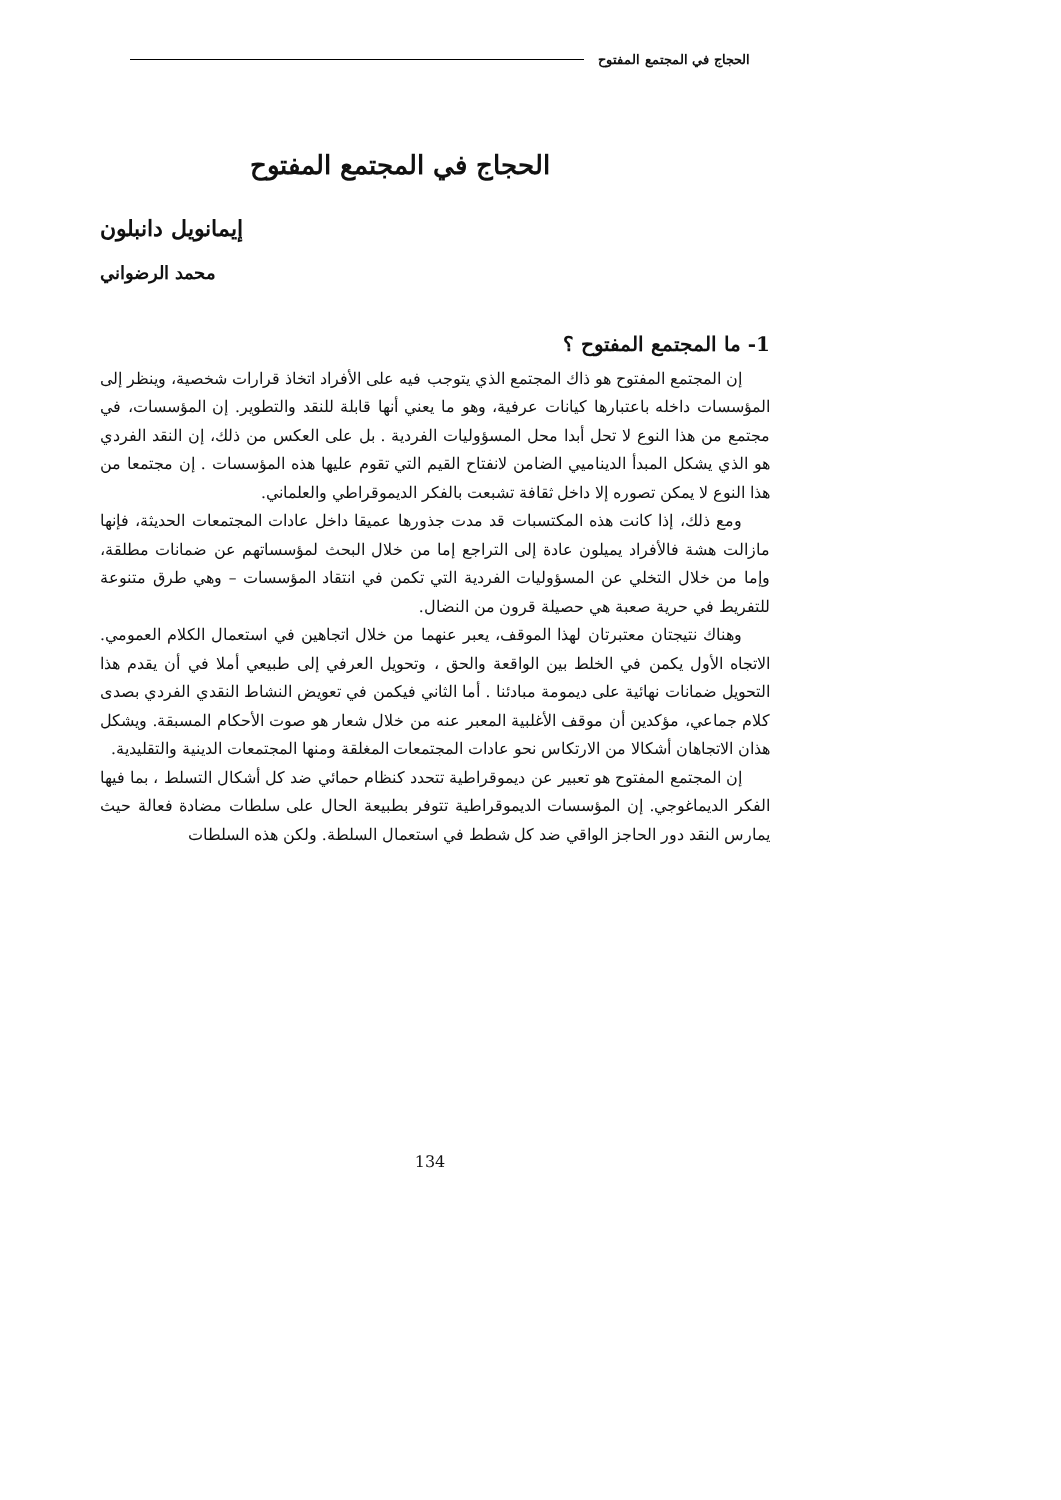الحجاج في المجتمع المفتوح
الحجاج في المجتمع المفتوح
إيمانويل دانبلون
محمد الرضواني
1- ما المجتمع المفتوح ؟
إن المجتمع المفتوح هو ذاك المجتمع الذي يتوجب فيه على الأفراد اتخاذ قرارات شخصية، وينظر إلى المؤسسات داخله باعتبارها كيانات عرفية، وهو ما يعني أنها قابلة للنقد والتطوير. إن المؤسسات، في مجتمع من هذا النوع لا تحل أبدا محل المسؤوليات الفردية . بل على العكس من ذلك، إن النقد الفردي هو الذي يشكل المبدأ الديناميي الضامن لانفتاح القيم التي تقوم عليها هذه المؤسسات . إن مجتمعا من هذا النوع لا يمكن تصوره إلا داخل ثقافة تشبعت بالفكر الديموقراطي والعلماني.
ومع ذلك، إذا كانت هذه المكتسبات قد مدت جذورها عميقا داخل عادات المجتمعات الحديثة، فإنها مازالت هشة فالأفراد يميلون عادة إلى التراجع إما من خلال البحث لمؤسساتهم عن ضمانات مطلقة، وإما من خلال التخلي عن المسؤوليات الفردية التي تكمن في انتقاد المؤسسات – وهي طرق متنوعة للتفريط في حرية صعبة هي حصيلة قرون من النضال.
وهناك نتيجتان معتبرتان لهذا الموقف، يعبر عنهما من خلال اتجاهين في استعمال الكلام العمومي. الاتجاه الأول يكمن في الخلط بين الواقعة والحق ، وتحويل العرفي إلى طبيعي أملا في أن يقدم هذا التحويل ضمانات نهائية على ديمومة مبادئنا . أما الثاني فيكمن في تعويض النشاط النقدي الفردي بصدى كلام جماعي، مؤكدين أن موقف الأغلبية المعبر عنه من خلال شعار هو صوت الأحكام المسبقة. ويشكل هذان الاتجاهان أشكالا من الارتكاس نحو عادات المجتمعات المغلقة ومنها المجتمعات الدينية والتقليدية.
إن المجتمع المفتوح هو تعبير عن ديموقراطية تتحدد كنظام حمائي ضد كل أشكال التسلط ، بما فيها الفكر الديماغوجي. إن المؤسسات الديموقراطية تتوفر بطبيعة الحال على سلطات مضادة فعالة حيث يمارس النقد دور الحاجز الواقي ضد كل شطط في استعمال السلطة. ولكن هذه السلطات
134